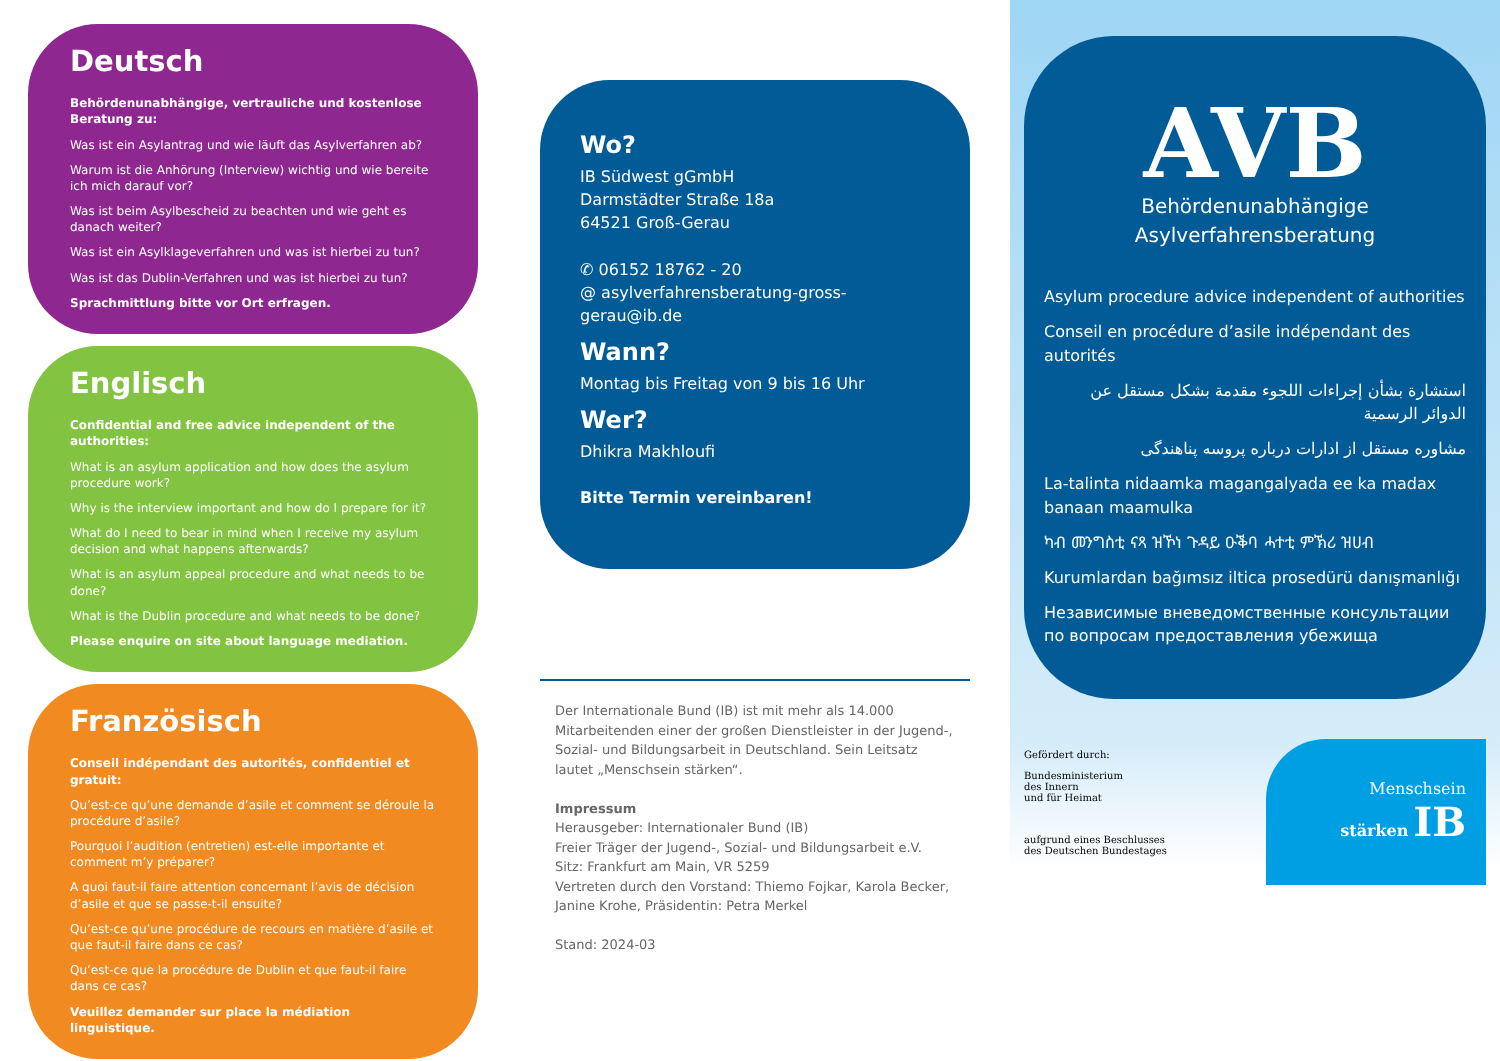Deutsch
Behördenunabhängige, vertrauliche und kostenlose Beratung zu:
Was ist ein Asylantrag und wie läuft das Asylverfahren ab?
Warum ist die Anhörung (Interview) wichtig und wie bereite ich mich darauf vor?
Was ist beim Asylbescheid zu beachten und wie geht es danach weiter?
Was ist ein Asylklageverfahren und was ist hierbei zu tun?
Was ist das Dublin-Verfahren und was ist hierbei zu tun?
Sprachmittlung bitte vor Ort erfragen.
Englisch
Confidential and free advice independent of the authorities:
What is an asylum application and how does the asylum procedure work?
Why is the interview important and how do I prepare for it?
What do I need to bear in mind when I receive my asylum decision and what happens afterwards?
What is an asylum appeal procedure and what needs to be done?
What is the Dublin procedure and what needs to be done?
Please enquire on site about language mediation.
Französisch
Conseil indépendant des autorités, confidentiel et gratuit:
Qu’est-ce qu’une demande d’asile et comment se déroule la procédure d’asile?
Pourquoi l’audition (entretien) est-elle importante et comment m’y préparer?
A quoi faut-il faire attention concernant l’avis de décision d’asile et que se passe-t-il ensuite?
Qu’est-ce qu’une procédure de recours en matière d’asile et que faut-il faire dans ce cas?
Qu’est-ce que la procédure de Dublin et que faut-il faire dans ce cas?
Veuillez demander sur place la médiation linguistique.
Wo?
IB Südwest gGmbH
Darmstädter Straße 18a
64521 Groß-Gerau
✆ 06152 18762 - 20
@ asylverfahrensberatung-gross-gerau@ib.de
Wann?
Montag bis Freitag von 9 bis 16 Uhr
Wer?
Dhikra Makhloufi
Bitte Termin vereinbaren!
Der Internationale Bund (IB) ist mit mehr als 14.000 Mitarbeitenden einer der großen Dienstleister in der Jugend-, Sozial- und Bildungsarbeit in Deutschland. Sein Leitsatz lautet „Menschsein stärken“.
Impressum
Herausgeber: Internationaler Bund (IB)
Freier Träger der Jugend-, Sozial- und Bildungsarbeit e.V.
Sitz: Frankfurt am Main, VR 5259
Vertreten durch den Vorstand: Thiemo Fojkar, Karola Becker, Janine Krohe, Präsidentin: Petra Merkel
Stand: 2024-03
AVB
Behördenunabhängige
Asylverfahrensberatung
Asylum procedure advice independent of authorities
Conseil en procédure d’asile indépendant des autorités
استشارة بشأن إجراءات اللجوء مقدمة بشكل مستقل عن الدوائر الرسمية
مشاوره مستقل از ادارات درباره پروسه پناهندگی
La-talinta nidaamka magangalyada ee ka madax banaan maamulka
ካብ መንግስቲ ናጻ ዝኾነ ጉዳይ ዑቕባ ሓተቲ ምኽሪ ዝሀብ
Kurumlardan bağımsız iltica prosedürü danışmanlığı
Независимые вневедомственные консультации по вопросам предоставления убежища
Gefördert durch:
Bundesministerium
des Innern
und für Heimat
aufgrund eines Beschlusses
des Deutschen Bundestages
Menschsein
stärken IB